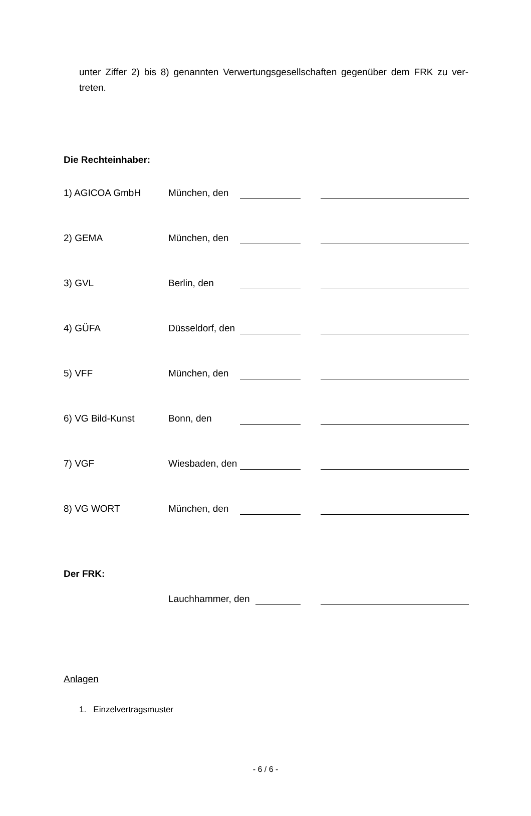unter Ziffer 2) bis 8) genannten Verwertungsgesellschaften gegenüber dem FRK zu ver-treten.
Die Rechteinhaber:
1) AGICOA GmbH München, den
2) GEMA München, den
3) GVL Berlin, den
4) GÜFA Düsseldorf, den
5) VFF München, den
6) VG Bild-Kunst Bonn, den
7) VGF Wiesbaden, den
8) VG WORT München, den
Der FRK:
Lauchhammer, den
Anlagen
1. Einzelvertragsmuster
- 6 / 6 -